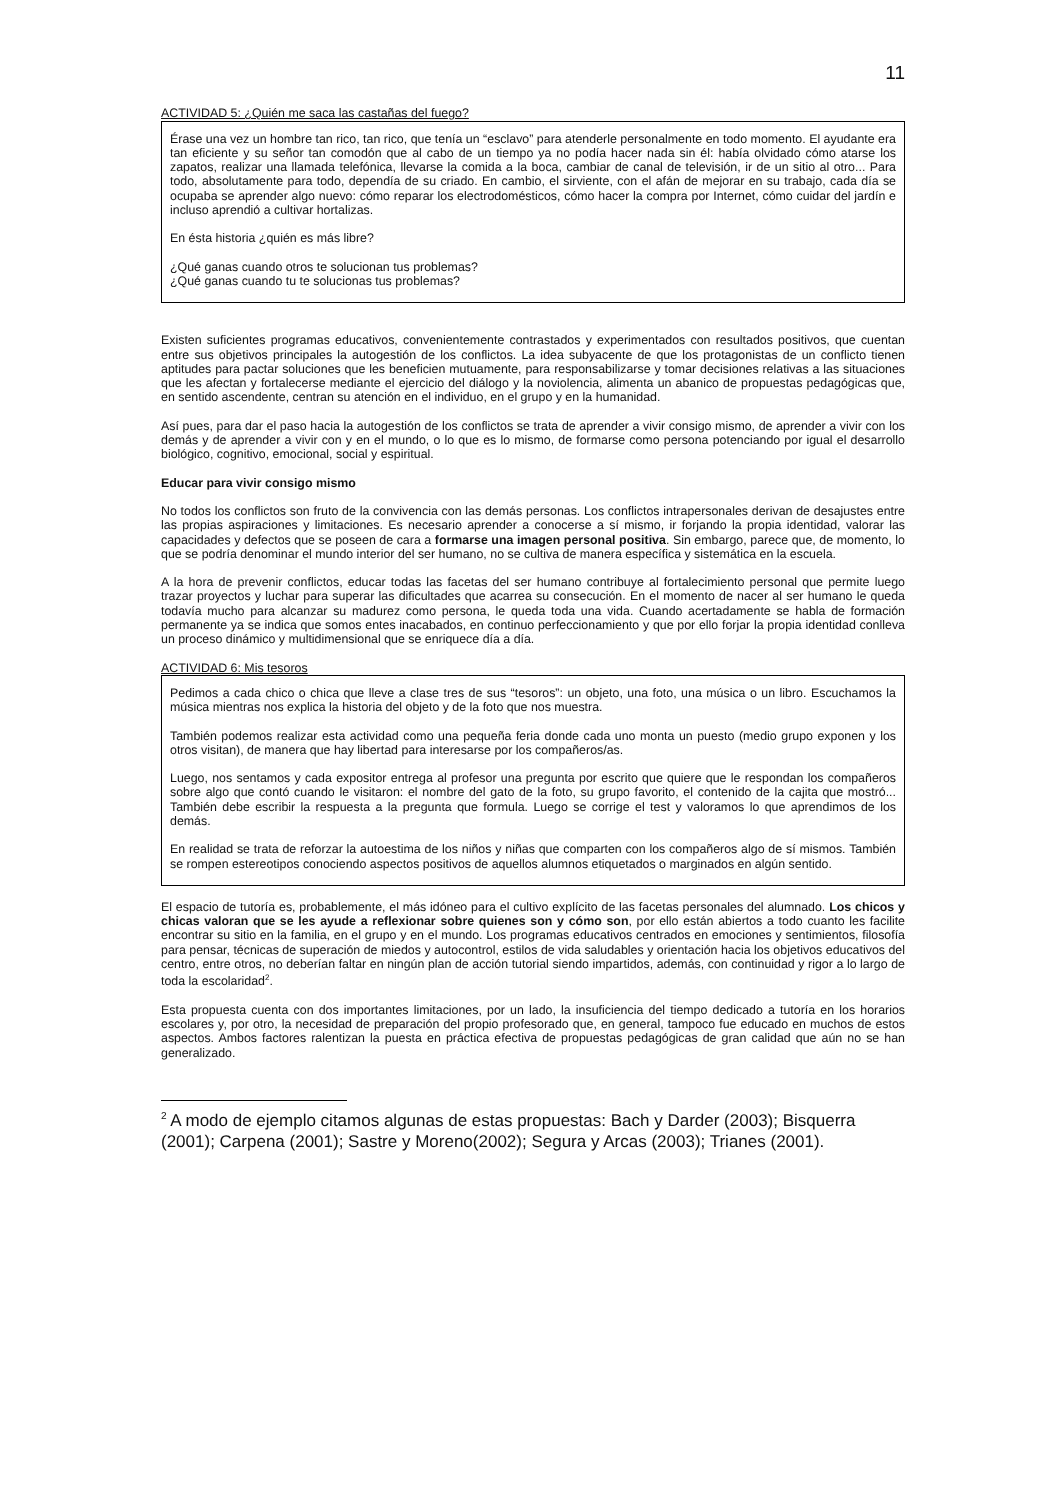11
ACTIVIDAD 5: ¿Quién me saca las castañas del fuego?
Érase una vez un hombre tan rico, tan rico, que tenía un “esclavo” para atenderle personalmente en todo momento. El ayudante era tan eficiente y su señor tan comodón que al cabo de un tiempo ya no podía hacer nada sin él: había olvidado cómo atarse los zapatos, realizar una llamada telefónica, llevarse la comida a la boca, cambiar de canal de televisión, ir de un sitio al otro... Para todo, absolutamente para todo, dependía de su criado. En cambio, el sirviente, con el afán de mejorar en su trabajo, cada día se ocupaba se aprender algo nuevo: cómo reparar los electrodomésticos, cómo hacer la compra por Internet, cómo cuidar del jardín e incluso aprendió a cultivar hortalizas.
En ésta historia ¿quién es más libre?
¿Qué ganas cuando otros te solucionan tus problemas?
¿Qué ganas cuando tu te solucionas tus problemas?
Existen suficientes programas educativos, convenientemente contrastados y experimentados con resultados positivos, que cuentan entre sus objetivos principales la autogestión de los conflictos. La idea subyacente de que los protagonistas de un conflicto tienen aptitudes para pactar soluciones que les beneficien mutuamente, para responsabilizarse y tomar decisiones relativas a las situaciones que les afectan y fortalecerse mediante el ejercicio del diálogo y la noviolencia, alimenta un abanico de propuestas pedagógicas que, en sentido ascendente, centran su atención en el individuo, en el grupo y en la humanidad.
Así pues, para dar el paso hacia la autogestión de los conflictos se trata de aprender a vivir consigo mismo, de aprender a vivir con los demás y de aprender a vivir con y en el mundo, o lo que es lo mismo, de formarse como persona potenciando por igual el desarrollo biológico, cognitivo, emocional, social y espiritual.
Educar para vivir consigo mismo
No todos los conflictos son fruto de la convivencia con las demás personas. Los conflictos intrapersonales derivan de desajustes entre las propias aspiraciones y limitaciones. Es necesario aprender a conocerse a sí mismo, ir forjando la propia identidad, valorar las capacidades y defectos que se poseen de cara a formarse una imagen personal positiva. Sin embargo, parece que, de momento, lo que se podría denominar el mundo interior del ser humano, no se cultiva de manera específica y sistemática en la escuela.
A la hora de prevenir conflictos, educar todas las facetas del ser humano contribuye al fortalecimiento personal que permite luego trazar proyectos y luchar para superar las dificultades que acarrea su consecución. En el momento de nacer al ser humano le queda todavía mucho para alcanzar su madurez como persona, le queda toda una vida. Cuando acertadamente se habla de formación permanente ya se indica que somos entes inacabados, en continuo perfeccionamiento y que por ello forjar la propia identidad conlleva un proceso dinámico y multidimensional que se enriquece día a día.
ACTIVIDAD 6: Mis tesoros
Pedimos a cada chico o chica que lleve a clase tres de sus “tesoros”: un objeto, una foto, una música o un libro. Escuchamos la música mientras nos explica la historia del objeto y de la foto que nos muestra.
También podemos realizar esta actividad como una pequeña feria donde cada uno monta un puesto (medio grupo exponen y los otros visitan), de manera que hay libertad para interesarse por los compañeros/as.
Luego, nos sentamos y cada expositor entrega al profesor una pregunta por escrito que quiere que le respondan los compañeros sobre algo que contó cuando le visitaron: el nombre del gato de la foto, su grupo favorito, el contenido de la cajita que mostró... También debe escribir la respuesta a la pregunta que formula. Luego se corrige el test y valoramos lo que aprendimos de los demás.
En realidad se trata de reforzar la autoestima de los niños y niñas que comparten con los compañeros algo de sí mismos. También se rompen estereotipos conociendo aspectos positivos de aquellos alumnos etiquetados o marginados en algún sentido.
El espacio de tutoría es, probablemente, el más idóneo para el cultivo explícito de las facetas personales del alumnado. Los chicos y chicas valoran que se les ayude a reflexionar sobre quienes son y cómo son, por ello están abiertos a todo cuanto les facilite encontrar su sitio en la familia, en el grupo y en el mundo. Los programas educativos centrados en emociones y sentimientos, filosofía para pensar, técnicas de superación de miedos y autocontrol, estilos de vida saludables y orientación hacia los objetivos educativos del centro, entre otros, no deberían faltar en ningún plan de acción tutorial siendo impartidos, además, con continuidad y rigor a lo largo de toda la escolaridad<sup>2</sup>.
Esta propuesta cuenta con dos importantes limitaciones, por un lado, la insuficiencia del tiempo dedicado a tutoría en los horarios escolares y, por otro, la necesidad de preparación del propio profesorado que, en general, tampoco fue educado en muchos de estos aspectos. Ambos factores ralentizan la puesta en práctica efectiva de propuestas pedagógicas de gran calidad que aún no se han generalizado.
<sup>2</sup> A modo de ejemplo citamos algunas de estas propuestas: Bach y Darder (2003); Bisquerra (2001); Carpena (2001); Sastre y Moreno(2002); Segura y Arcas (2003); Trianes (2001).